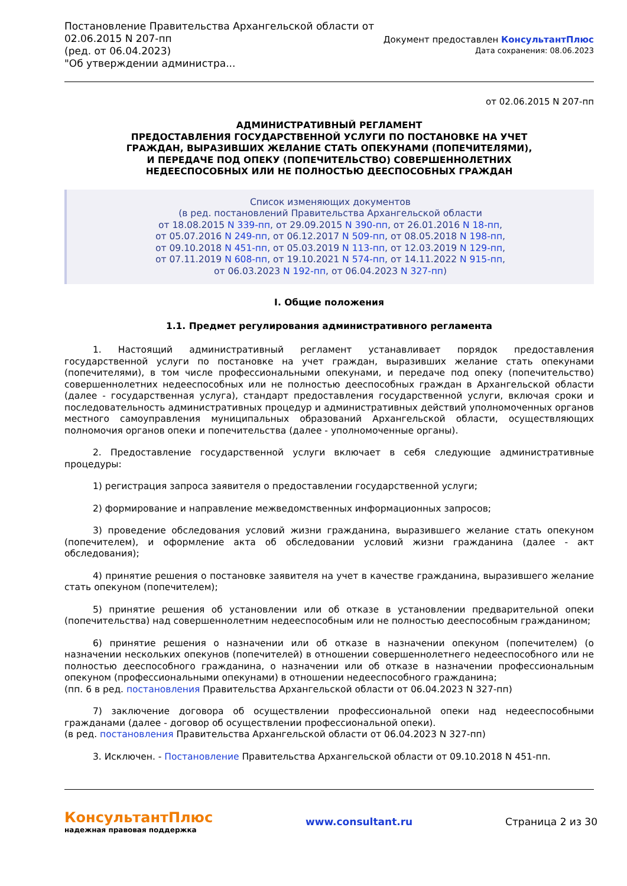Постановление Правительства Архангельской области от
02.06.2015 N 207-пп
(ред. от 06.04.2023)
"Об утверждении администра...
Документ предоставлен КонсультантПлюс
Дата сохранения: 08.06.2023
от 02.06.2015 N 207-пп
АДМИНИСТРАТИВНЫЙ РЕГЛАМЕНТ
ПРЕДОСТАВЛЕНИЯ ГОСУДАРСТВЕННОЙ УСЛУГИ ПО ПОСТАНОВКЕ НА УЧЕТ
ГРАЖДАН, ВЫРАЗИВШИХ ЖЕЛАНИЕ СТАТЬ ОПЕКУНАМИ (ПОПЕЧИТЕЛЯМИ),
И ПЕРЕДАЧЕ ПОД ОПЕКУ (ПОПЕЧИТЕЛЬСТВО) СОВЕРШЕННОЛЕТНИХ
НЕДЕЕСПОСОБНЫХ ИЛИ НЕ ПОЛНОСТЬЮ ДЕЕСПОСОБНЫХ ГРАЖДАН
Список изменяющих документов
(в ред. постановлений Правительства Архангельской области
от 18.08.2015 N 339-пп, от 29.09.2015 N 390-пп, от 26.01.2016 N 18-пп,
от 05.07.2016 N 249-пп, от 06.12.2017 N 509-пп, от 08.05.2018 N 198-пп,
от 09.10.2018 N 451-пп, от 05.03.2019 N 113-пп, от 12.03.2019 N 129-пп,
от 07.11.2019 N 608-пп, от 19.10.2021 N 574-пп, от 14.11.2022 N 915-пп,
от 06.03.2023 N 192-пп, от 06.04.2023 N 327-пп)
I. Общие положения
1.1. Предмет регулирования административного регламента
1. Настоящий административный регламент устанавливает порядок предоставления государственной услуги по постановке на учет граждан, выразивших желание стать опекунами (попечителями), в том числе профессиональными опекунами, и передаче под опеку (попечительство) совершеннолетних недееспособных или не полностью дееспособных граждан в Архангельской области (далее - государственная услуга), стандарт предоставления государственной услуги, включая сроки и последовательность административных процедур и административных действий уполномоченных органов местного самоуправления муниципальных образований Архангельской области, осуществляющих полномочия органов опеки и попечительства (далее - уполномоченные органы).
2. Предоставление государственной услуги включает в себя следующие административные процедуры:
1) регистрация запроса заявителя о предоставлении государственной услуги;
2) формирование и направление межведомственных информационных запросов;
3) проведение обследования условий жизни гражданина, выразившего желание стать опекуном (попечителем), и оформление акта об обследовании условий жизни гражданина (далее - акт обследования);
4) принятие решения о постановке заявителя на учет в качестве гражданина, выразившего желание стать опекуном (попечителем);
5) принятие решения об установлении или об отказе в установлении предварительной опеки (попечительства) над совершеннолетним недееспособным или не полностью дееспособным гражданином;
6) принятие решения о назначении или об отказе в назначении опекуном (попечителем) (о назначении нескольких опекунов (попечителей) в отношении совершеннолетнего недееспособного или не полностью дееспособного гражданина, о назначении или об отказе в назначении профессиональным опекуном (профессиональными опекунами) в отношении недееспособного гражданина;
(пп. 6 в ред. постановления Правительства Архангельской области от 06.04.2023 N 327-пп)
7) заключение договора об осуществлении профессиональной опеки над недееспособными гражданами (далее - договор об осуществлении профессиональной опеки).
(в ред. постановления Правительства Архангельской области от 06.04.2023 N 327-пп)
3. Исключен. - Постановление Правительства Архангельской области от 09.10.2018 N 451-пп.
КонсультантПлюс
надежная правовая поддержка
www.consultant.ru Страница 2 из 30